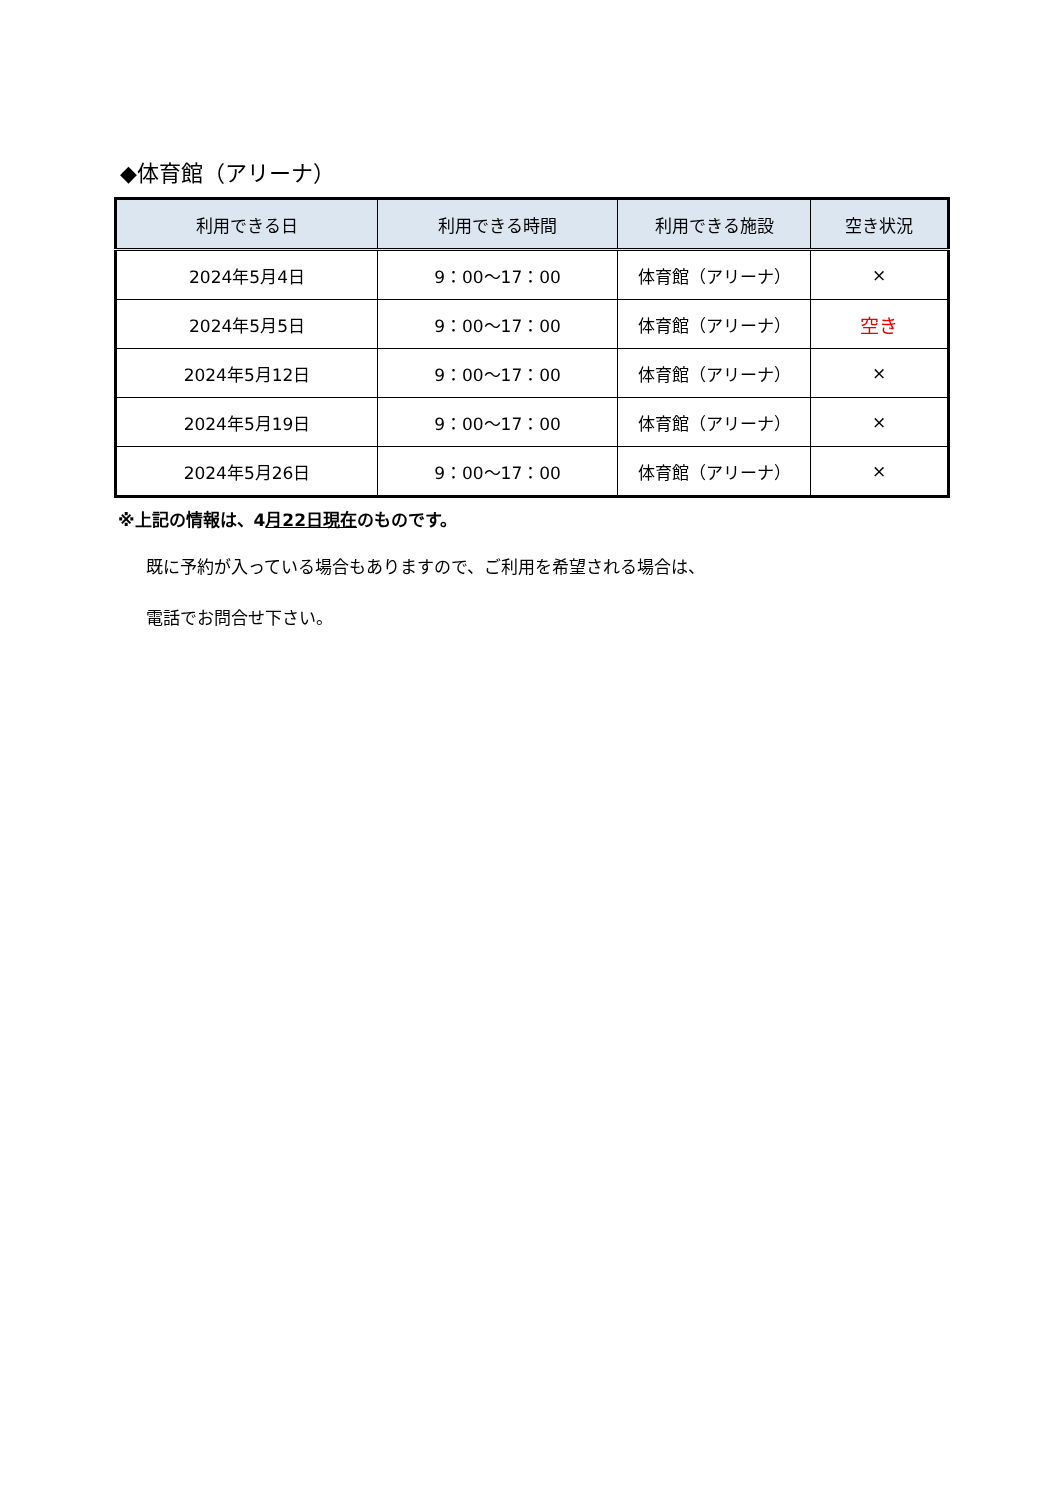◆体育館（アリーナ）
| 利用できる日 | 利用できる時間 | 利用できる施設 | 空き状況 |
| --- | --- | --- | --- |
| 2024年5月4日 | 9：00～17：00 | 体育館（アリーナ） | × |
| 2024年5月5日 | 9：00～17：00 | 体育館（アリーナ） | 空き |
| 2024年5月12日 | 9：00～17：00 | 体育館（アリーナ） | × |
| 2024年5月19日 | 9：00～17：00 | 体育館（アリーナ） | × |
| 2024年5月26日 | 9：00～17：00 | 体育館（アリーナ） | × |
※上記の情報は、4月22日現在のものです。
既に予約が入っている場合もありますので、ご利用を希望される場合は、
電話でお問合せ下さい。